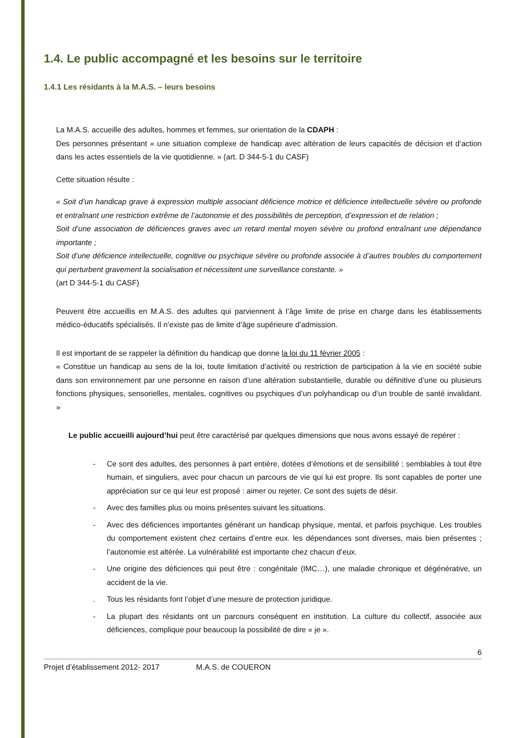1.4. Le public accompagné et les besoins sur le territoire
1.4.1 Les résidants à la M.A.S. – leurs besoins
La M.A.S. accueille des adultes, hommes et femmes, sur orientation de la CDAPH :
Des personnes présentant « une situation complexe de handicap avec altération de leurs capacités de décision et d‘action dans les actes essentiels de la vie quotidienne. » (art. D 344-5-1 du CASF)
Cette situation résulte :
« Soit d’un handicap grave à expression multiple associant déficience motrice et déficience intellectuelle sévère ou profonde et entraînant une restriction extrême de l’autonomie et des possibilités de perception, d’expression et de relation ;
Soit d’une association de déficiences graves avec un retard mental moyen sévère ou profond entraînant une dépendance importante ;
Soit d’une déficience intellectuelle, cognitive ou psychique sévère ou profonde associée à d’autres troubles du comportement qui perturbent gravement la socialisation et nécessitent une surveillance constante. »
(art D 344-5-1 du CASF)
Peuvent être accueillis en M.A.S. des adultes qui parviennent à l’âge limite de prise en charge dans les établissements médico-éducatifs spécialisés. Il n’existe pas de limite d’âge supérieure d’admission.
Il est important de se rappeler la définition du handicap que donne la loi du 11 février 2005 :
« Constitue un handicap au sens de la loi, toute limitation d’activité ou restriction de participation à la vie en société subie dans son environnement par une personne en raison d’une altération substantielle, durable ou définitive d’une ou plusieurs fonctions physiques, sensorielles, mentales, cognitives ou psychiques d’un polyhandicap ou d’un trouble de santé invalidant. »
Le public accueilli aujourd’hui peut être caractérisé par quelques dimensions que nous avons essayé de repérer :
- Ce sont des adultes, des personnes à part entière, dotées d’émotions et de sensibilité ; semblables à tout être humain, et singuliers, avec pour chacun un parcours de vie qui lui est propre. Ils sont capables de porter une appréciation sur ce qui leur est proposé : aimer ou rejeter. Ce sont des sujets de désir.
- Avec des familles plus ou moins présentes suivant les situations.
- Avec des déficiences importantes générant un handicap physique, mental, et parfois psychique. Les troubles du comportement existent chez certains d’entre eux. les dépendances sont diverses, mais bien présentes ; l’autonomie est altérée. La vulnérabilité est importante chez chacun d’eux.
- Une origine des déficiences qui peut être : congénitale (IMC…), une maladie chronique et dégénérative, un accident de la vie.
. Tous les résidants font l’objet d’une mesure de protection juridique.
- La plupart des résidants ont un parcours conséquent en institution. La culture du collectif, associée aux déficiences, complique pour beaucoup la possibilité de dire « je ».
6
Projet d’établissement 2012- 2017 M.A.S. de COUERON